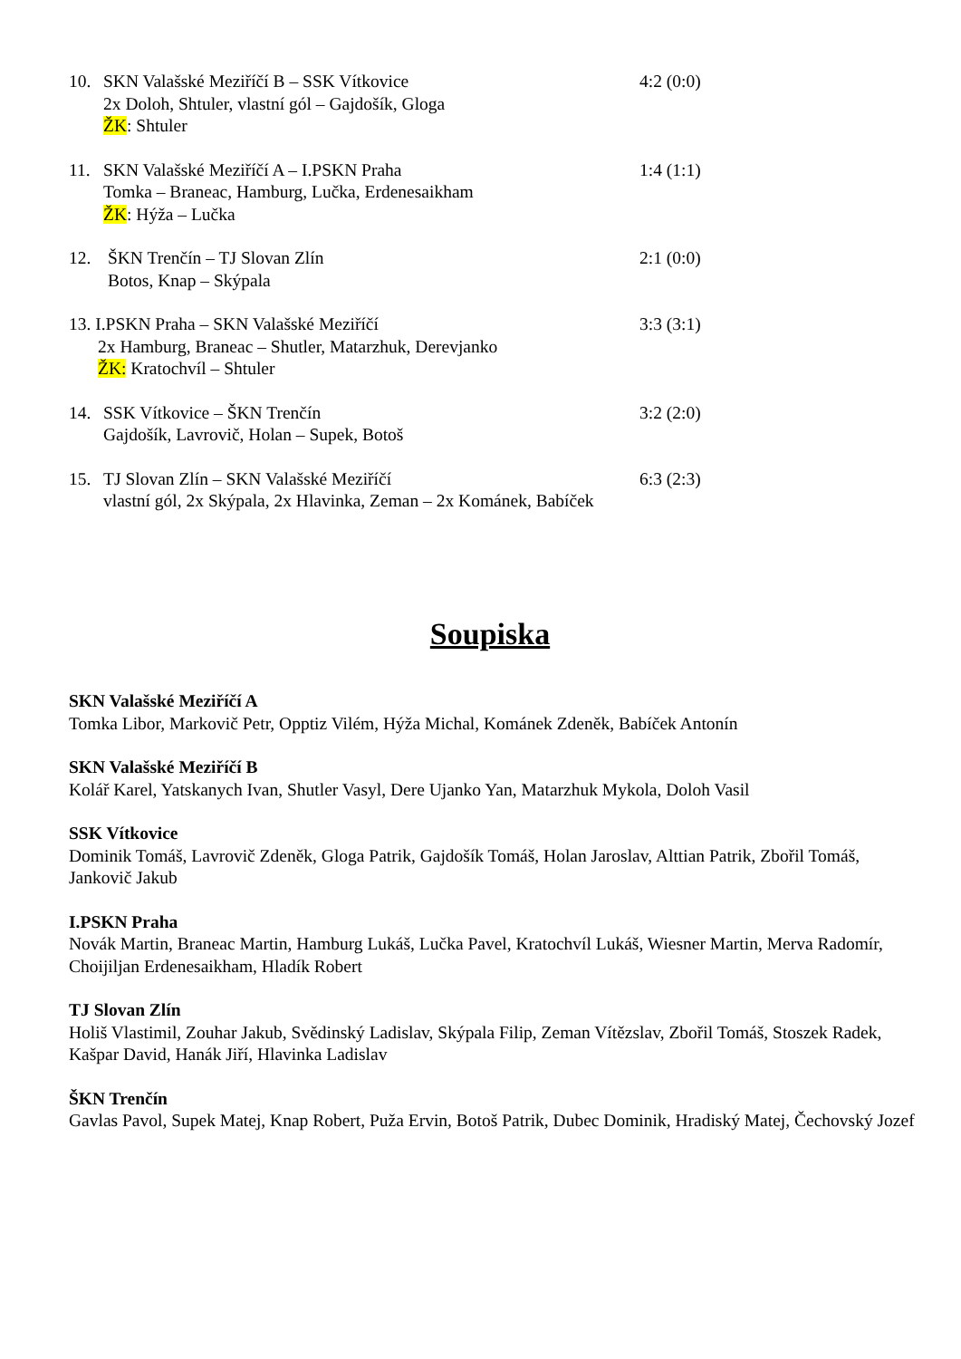10. SKN Valašské Meziříčí B – SSK Vítkovice 4:2 (0:0)
2x Doloh, Shtuler, vlastní gól – Gajdošík, Gloga
ŽK: Shtuler
11. SKN Valašské Meziříčí A – I.PSKN Praha 1:4 (1:1)
Tomka – Braneac, Hamburg, Lučka, Erdenesaikham
ŽK: Hýža – Lučka
12. ŠKN Trenčín – TJ Slovan Zlín 2:1 (0:0)
Botos, Knap – Skýpala
13. I.PSKN Praha – SKN Valašské Meziříčí 3:3 (3:1)
2x Hamburg, Braneac – Shutler, Matarzhuk, Derevjanko
ŽK: Kratochvíl – Shtuler
14. SSK Vítkovice – ŠKN Trenčín 3:2 (2:0)
Gajdošík, Lavrovič, Holan – Supek, Botoš
15. TJ Slovan Zlín – SKN Valašské Meziříčí 6:3 (2:3)
vlastní gól, 2x Skýpala, 2x Hlavinka, Zeman – 2x Kománek, Babíček
Soupiska
SKN Valašské Meziříčí A
Tomka Libor, Markovič Petr, Opptiz Vilém, Hýža Michal, Kománek Zdeněk, Babíček Antonín
SKN Valašské Meziříčí B
Kolář Karel, Yatskanych Ivan, Shutler Vasyl, Dere Ujanko Yan, Matarzhuk Mykola, Doloh Vasil
SSK Vítkovice
Dominik Tomáš, Lavrovič Zdeněk, Gloga Patrik, Gajdošík Tomáš, Holan Jaroslav, Alttian Patrik, Zbořil Tomáš, Jankovič Jakub
I.PSKN Praha
Novák Martin, Braneac Martin, Hamburg Lukáš, Lučka Pavel, Kratochvíl Lukáš, Wiesner Martin, Merva Radomír, Choijiljan Erdenesaikham, Hladík Robert
TJ Slovan Zlín
Holiš Vlastimil, Zouhar Jakub, Svědinský Ladislav, Skýpala Filip, Zeman Vítězslav, Zbořil Tomáš, Stoszek Radek, Kašpar David, Hanák Jiří, Hlavinka Ladislav
ŠKN Trenčín
Gavlas Pavol, Supek Matej, Knap Robert, Puža Ervin, Botoš Patrik, Dubec Dominik, Hradiský Matej, Čechovský Jozef